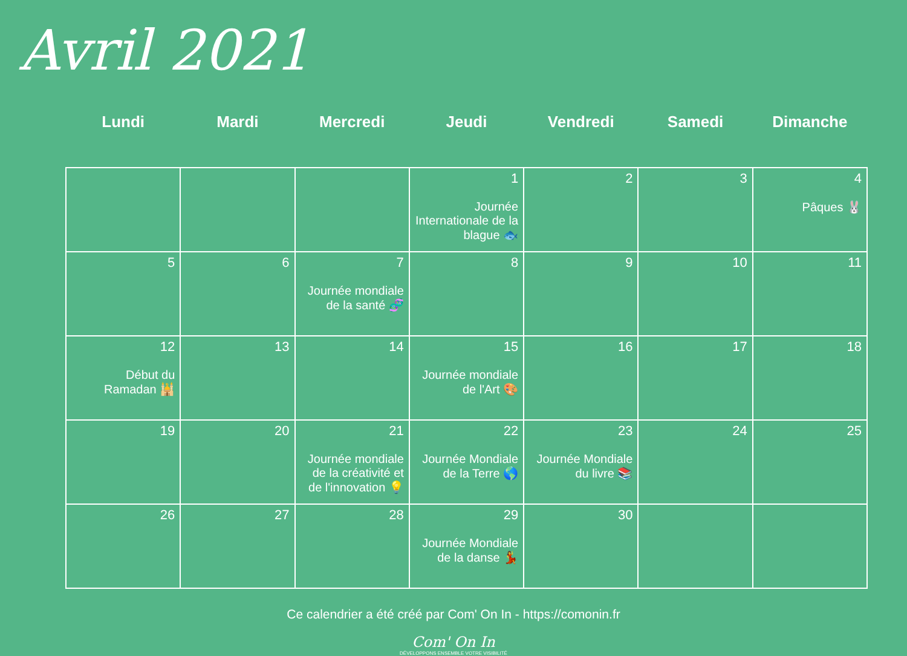Avril 2021
| Lundi | Mardi | Mercredi | Jeudi | Vendredi | Samedi | Dimanche |
| --- | --- | --- | --- | --- | --- | --- |
| | | | 1 Journée Internationale de la blague 🐟 | 2 | 3 | 4 Pâques 🐰 |
| 5 | 6 | 7 Journée mondiale de la santé 🧬 | 8 | 9 | 10 | 11 |
| 12 Début du Ramadan 🕌 | 13 | 14 | 15 Journée mondiale de l'Art 🎨 | 16 | 17 | 18 |
| 19 | 20 | 21 Journée mondiale de la créativité et de l'innovation 💡 | 22 Journée Mondiale de la Terre 🌎 | 23 Journée Mondiale du livre 📚 | 24 | 25 |
| 26 | 27 | 28 | 29 Journée Mondiale de la danse 💃 | 30 | | |
Ce calendrier a été créé par Com' On In - https://comonin.fr
Com' On In
DÉVELOPPONS ENSEMBLE VOTRE VISIBILITÉ